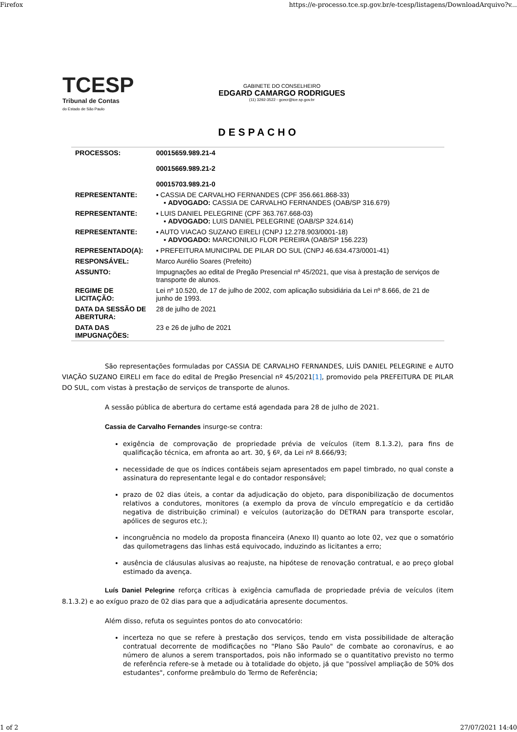Firefox https://e-processo.tce.sp.gov.br/e-tcesp/listagens/DownloadArquivo?v...
TCESP
Tribunal de Contas
do Estado de São Paulo
GABINETE DO CONSELHEIRO
EDGARD CAMARGO RODRIGUES
(11) 3292-3522 - gcecr@tce.sp.gov.br
DESPACHO
| PROCESSOS: | 00015659.989.21-4 00015669.989.21-2 00015703.989.21-0 |
| REPRESENTANTE: | ▪ CASSIA DE CARVALHO FERNANDES (CPF 356.661.868-33) ▪ ADVOGADO: CASSIA DE CARVALHO FERNANDES (OAB/SP 316.679) |
| REPRESENTANTE: | ▪ LUIS DANIEL PELEGRINE (CPF 363.767.668-03) ▪ ADVOGADO: LUIS DANIEL PELEGRINE (OAB/SP 324.614) |
| REPRESENTANTE: | ▪ AUTO VIACAO SUZANO EIRELI (CNPJ 12.278.903/0001-18) ▪ ADVOGADO: MARCIONILIO FLOR PEREIRA (OAB/SP 156.223) |
| REPRESENTADO(A): | ▪ PREFEITURA MUNICIPAL DE PILAR DO SUL (CNPJ 46.634.473/0001-41) |
| RESPONSÁVEL: | Marco Aurélio Soares (Prefeito) |
| ASSUNTO: | Impugnações ao edital de Pregão Presencial nº 45/2021, que visa à prestação de serviços de transporte de alunos. |
| REGIME DE LICITAÇÃO: | Lei nº 10.520, de 17 de julho de 2002, com aplicação subsidiária da Lei nº 8.666, de 21 de junho de 1993. |
| DATA DA SESSÃO DE ABERTURA: | 28 de julho de 2021 |
| DATA DAS IMPUGNAÇÕES: | 23 e 26 de julho de 2021 |
São representações formuladas por CASSIA DE CARVALHO FERNANDES, LUÍS DANIEL PELEGRINE e AUTO VIAÇÃO SUZANO EIRELI em face do edital de Pregão Presencial nº 45/2021[1], promovido pela PREFEITURA DE PILAR DO SUL, com vistas à prestação de serviços de transporte de alunos.
A sessão pública de abertura do certame está agendada para 28 de julho de 2021.
Cassia de Carvalho Fernandes insurge-se contra:
exigência de comprovação de propriedade prévia de veículos (item 8.1.3.2), para fins de qualificação técnica, em afronta ao art. 30, § 6º, da Lei nº 8.666/93;
necessidade de que os índices contábeis sejam apresentados em papel timbrado, no qual conste a assinatura do representante legal e do contador responsável;
prazo de 02 dias úteis, a contar da adjudicação do objeto, para disponibilização de documentos relativos a condutores, monitores (a exemplo da prova de vínculo empregatício e da certidão negativa de distribuição criminal) e veículos (autorização do DETRAN para transporte escolar, apólices de seguros etc.);
incongruência no modelo da proposta financeira (Anexo II) quanto ao lote 02, vez que o somatório das quilometragens das linhas está equivocado, induzindo as licitantes a erro;
ausência de cláusulas alusivas ao reajuste, na hipótese de renovação contratual, e ao preço global estimado da avença.
Luís Daniel Pelegrine reforça críticas à exigência camuflada de propriedade prévia de veículos (item 8.1.3.2) e ao exíguo prazo de 02 dias para que a adjudicatária apresente documentos.
Além disso, refuta os seguintes pontos do ato convocatório:
incerteza no que se refere à prestação dos serviços, tendo em vista possibilidade de alteração contratual decorrente de modificações no "Plano São Paulo" de combate ao coronavírus, e ao número de alunos a serem transportados, pois não informado se o quantitativo previsto no termo de referência refere-se à metade ou à totalidade do objeto, já que "possível ampliação de 50% dos estudantes", conforme preâmbulo do Termo de Referência;
1 of 2 27/07/2021 14:40